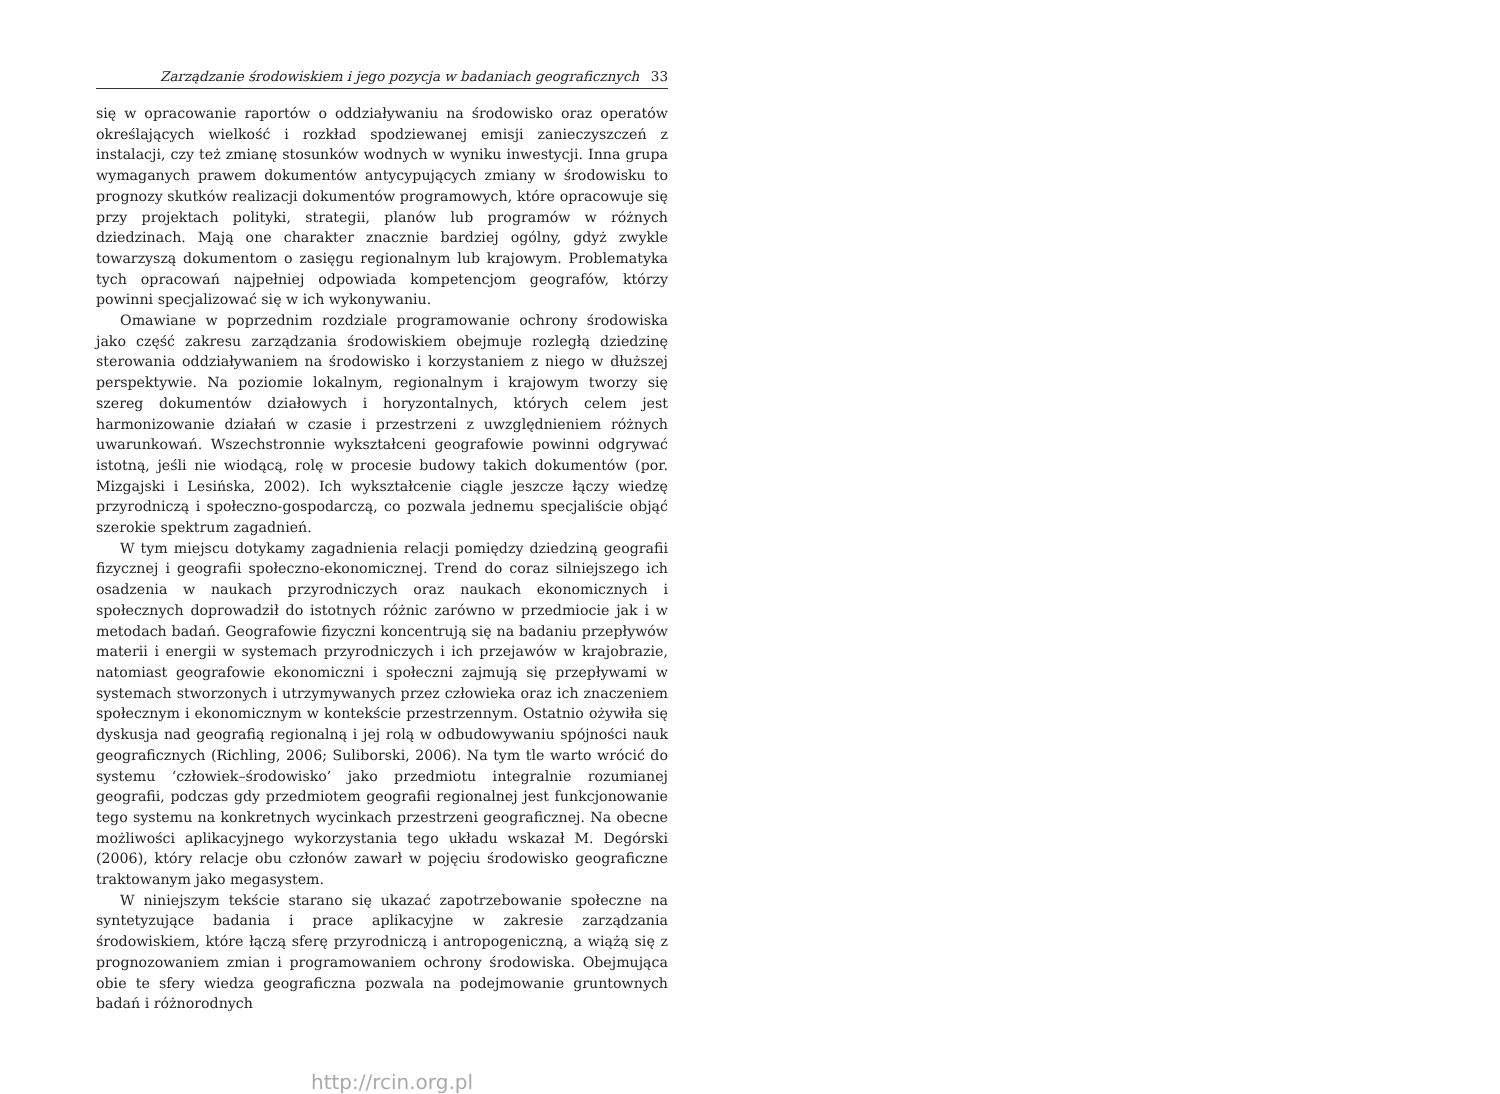Zarządzanie środowiskiem i jego pozycja w badaniach geograficznych 33
się w opracowanie raportów o oddziaływaniu na środowisko oraz operatów określających wielkość i rozkład spodziewanej emisji zanieczyszczeń z instalacji, czy też zmianę stosunków wodnych w wyniku inwestycji. Inna grupa wymaganych prawem dokumentów antycypujących zmiany w środowisku to prognozy skutków realizacji dokumentów programowych, które opracowuje się przy projektach polityki, strategii, planów lub programów w różnych dziedzinach. Mają one charakter znacznie bardziej ogólny, gdyż zwykle towarzyszą dokumentom o zasięgu regionalnym lub krajowym. Problematyka tych opracowań najpełniej odpowiada kompetencjom geografów, którzy powinni specjalizować się w ich wykonywaniu.
Omawiane w poprzednim rozdziale programowanie ochrony środowiska jako część zakresu zarządzania środowiskiem obejmuje rozległą dziedzinę sterowania oddziaływaniem na środowisko i korzystaniem z niego w dłuższej perspektywie. Na poziomie lokalnym, regionalnym i krajowym tworzy się szereg dokumentów działowych i horyzontalnych, których celem jest harmonizowanie działań w czasie i przestrzeni z uwzględnieniem różnych uwarunkowań. Wszechstronnie wykształceni geografowie powinni odgrywać istotną, jeśli nie wiodącą, rolę w procesie budowy takich dokumentów (por. Mizgajski i Lesińska, 2002). Ich wykształcenie ciągle jeszcze łączy wiedzę przyrodniczą i społeczno-gospodarczą, co pozwala jednemu specjaliście objąć szerokie spektrum zagadnień.
W tym miejscu dotykamy zagadnienia relacji pomiędzy dziedziną geografii fizycznej i geografii społeczno-ekonomicznej. Trend do coraz silniejszego ich osadzenia w naukach przyrodniczych oraz naukach ekonomicznych i społecznych doprowadził do istotnych różnic zarówno w przedmiocie jak i w metodach badań. Geografowie fizyczni koncentrują się na badaniu przepływów materii i energii w systemach przyrodniczych i ich przejawów w krajobrazie, natomiast geografowie ekonomiczni i społeczni zajmują się przepływami w systemach stworzonych i utrzymywanych przez człowieka oraz ich znaczeniem społecznym i ekonomicznym w kontekście przestrzennym. Ostatnio ożywiła się dyskusja nad geografią regionalną i jej rolą w odbudowywaniu spójności nauk geograficznych (Richling, 2006; Suliborski, 2006). Na tym tle warto wrócić do systemu ‘człowiek–środowisko’ jako przedmiotu integralnie rozumianej geografii, podczas gdy przedmiotem geografii regionalnej jest funkcjonowanie tego systemu na konkretnych wycinkach przestrzeni geograficznej. Na obecne możliwości aplikacyjnego wykorzystania tego układu wskazał M. Degórski (2006), który relacje obu członów zawarł w pojęciu środowisko geograficzne traktowanym jako megasystem.
W niniejszym tekście starano się ukazać zapotrzebowanie społeczne na syntetyzujące badania i prace aplikacyjne w zakresie zarządzania środowiskiem, które łączą sferę przyrodniczą i antropogeniczną, a wiążą się z prognozowaniem zmian i programowaniem ochrony środowiska. Obejmująca obie te sfery wiedza geograficzna pozwala na podejmowanie gruntownych badań i różnorodnych
http://rcin.org.pl